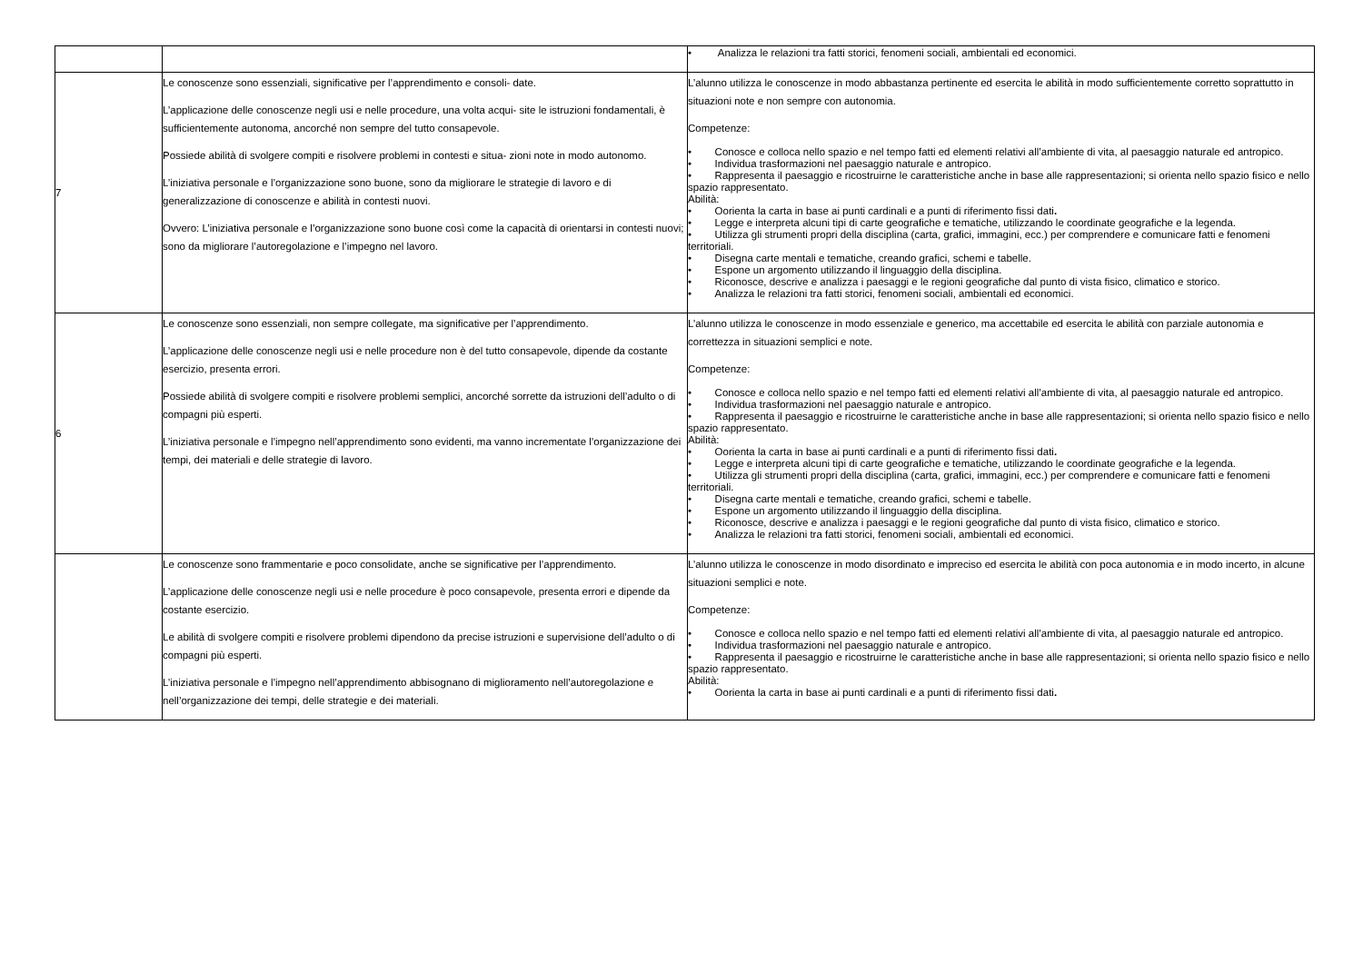| | | • Analizza le relazioni tra fatti storici, fenomeni sociali, ambientali ed economici. |
| 7 | Le conoscenze sono essenziali, significative per l’apprendimento e consoli- date. L’applicazione delle conoscenze negli usi e nelle procedure, una volta acqui- site le istruzioni fondamentali, è sufficientemente autonoma, ancorché non sempre del tutto consapevole. Possiede abilità di svolgere compiti e risolvere problemi in contesti e situa- zioni note in modo autonomo. L’iniziativa personale e l’organizzazione sono buone, sono da migliorare le strategie di lavoro e di generalizzazione di conoscenze e abilità in contesti nuovi. Ovvero: L’iniziativa personale e l’organizzazione sono buone così come la capacità di orientarsi in contesti nuovi; sono da migliorare l’autoregolazione e l’impegno nel lavoro. | L’alunno utilizza le conoscenze in modo abbastanza pertinente ed esercita le abilità in modo sufficientemente corretto soprattutto in situazioni note e non sempre con autonomia. Competenze: • Conosce e colloca nello spazio e nel tempo fatti ed elementi relativi all’ambiente di vita, al paesaggio naturale ed antropico. • Individua trasformazioni nel paesaggio naturale e antropico. • Rappresenta il paesaggio e ricostruirne le caratteristiche anche in base alle rappresentazioni; si orienta nello spazio fisico e nello spazio rappresentato. Abilità: • Oorienta la carta in base ai punti cardinali e a punti di riferimento fissi dati . • Legge e interpreta alcuni tipi di carte geografiche e tematiche, utilizzando le coordinate geografiche e la legenda. • Utilizza gli strumenti propri della disciplina (carta, grafici, immagini, ecc.) per comprendere e comunicare fatti e fenomeni territoriali. • Disegna carte mentali e tematiche, creando grafici, schemi e tabelle. • Espone un argomento utilizzando il linguaggio della disciplina. • Riconosce, descrive e analizza i paesaggi e le regioni geografiche dal punto di vista fisico, climatico e storico. • Analizza le relazioni tra fatti storici, fenomeni sociali, ambientali ed economici. |
| 6 | Le conoscenze sono essenziali, non sempre collegate, ma significative per l’apprendimento. L’applicazione delle conoscenze negli usi e nelle procedure non è del tutto consapevole, dipende da costante esercizio, presenta errori. Possiede abilità di svolgere compiti e risolvere problemi semplici, ancorché sorrette da istruzioni dell’adulto o di compagni più esperti. L’iniziativa personale e l’impegno nell’apprendimento sono evidenti, ma vanno incrementate l’organizzazione dei tempi, dei materiali e delle strategie di lavoro. | L’alunno utilizza le conoscenze in modo essenziale e generico, ma accettabile ed esercita le abilità con parziale autonomia e correttezza in situazioni semplici e note. Competenze: • Conosce e colloca nello spazio e nel tempo fatti ed elementi relativi all’ambiente di vita, al paesaggio naturale ed antropico. • Individua trasformazioni nel paesaggio naturale e antropico. • Rappresenta il paesaggio e ricostruirne le caratteristiche anche in base alle rappresentazioni; si orienta nello spazio fisico e nello spazio rappresentato. Abilità: • Oorienta la carta in base ai punti cardinali e a punti di riferimento fissi dati . • Legge e interpreta alcuni tipi di carte geografiche e tematiche, utilizzando le coordinate geografiche e la legenda. • Utilizza gli strumenti propri della disciplina (carta, grafici, immagini, ecc.) per comprendere e comunicare fatti e fenomeni territoriali. • Disegna carte mentali e tematiche, creando grafici, schemi e tabelle. • Espone un argomento utilizzando il linguaggio della disciplina. • Riconosce, descrive e analizza i paesaggi e le regioni geografiche dal punto di vista fisico, climatico e storico. • Analizza le relazioni tra fatti storici, fenomeni sociali, ambientali ed economici. |
| | Le conoscenze sono frammentarie e poco consolidate, anche se significative per l’apprendimento. L’applicazione delle conoscenze negli usi e nelle procedure è poco consapevole, presenta errori e dipende da costante esercizio. Le abilità di svolgere compiti e risolvere problemi dipendono da precise istruzioni e supervisione dell’adulto o di compagni più esperti. L’iniziativa personale e l’impegno nell’apprendimento abbisognano di miglioramento nell’autoregolazione e nell’organizzazione dei tempi, delle strategie e dei materiali. | L’alunno utilizza le conoscenze in modo disordinato e impreciso ed esercita le abilità con poca autonomia e in modo incerto, in alcune situazioni semplici e note. Competenze: • Conosce e colloca nello spazio e nel tempo fatti ed elementi relativi all’ambiente di vita, al paesaggio naturale ed antropico. • Individua trasformazioni nel paesaggio naturale e antropico. • Rappresenta il paesaggio e ricostruirne le caratteristiche anche in base alle rappresentazioni; si orienta nello spazio fisico e nello spazio rappresentato. Abilità: • Oorienta la carta in base ai punti cardinali e a punti di riferimento fissi dati . |